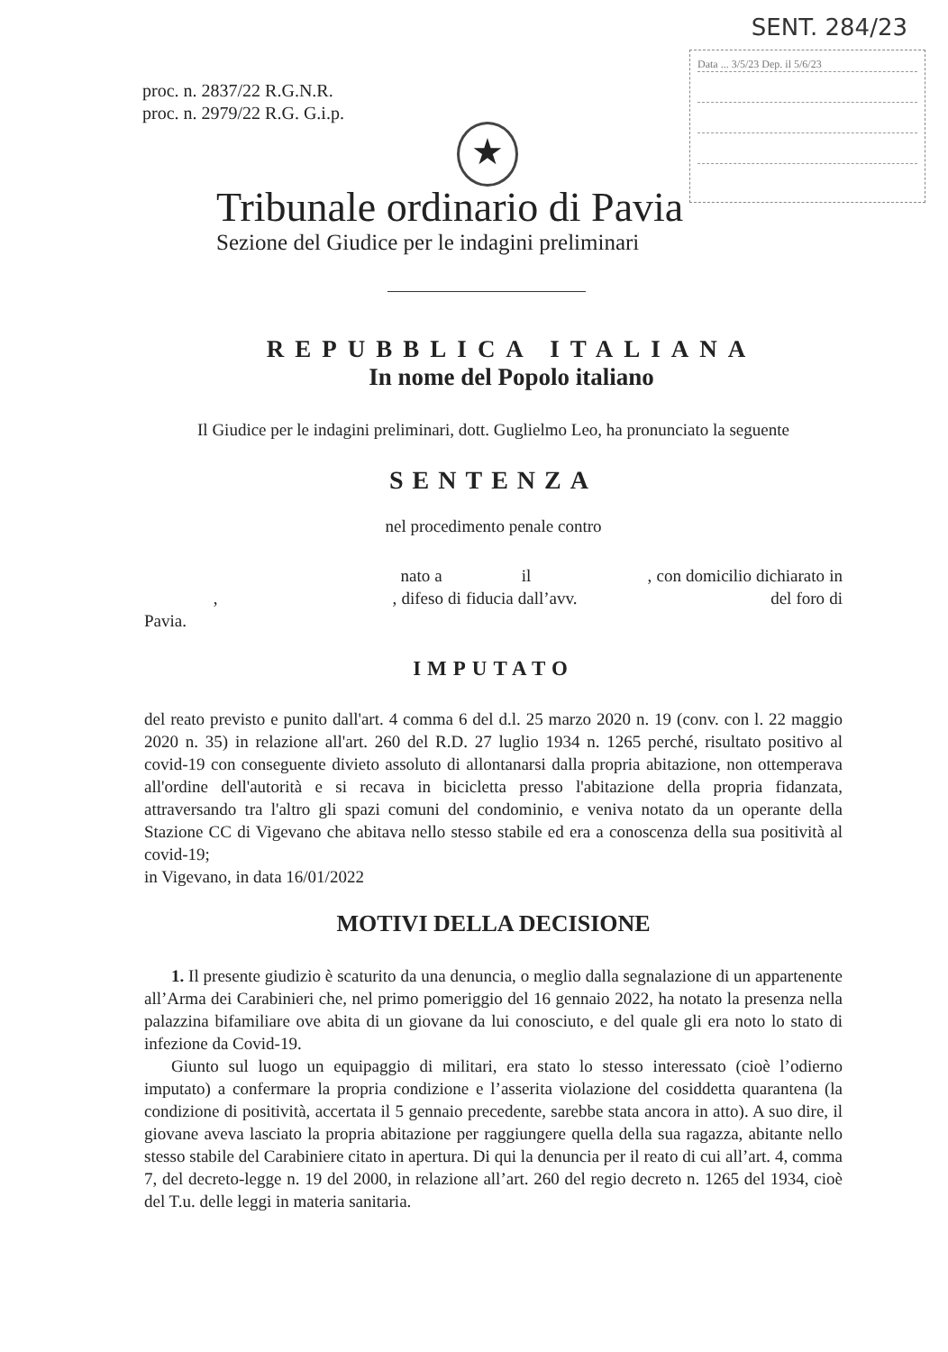SENT. 284/23
Data ... 3/5/23 Dep. il 5/6/23
proc. n. 2837/22 R.G.N.R.
proc. n. 2979/22 R.G. G.i.p.
★
Tribunale ordinario di Pavia
Sezione del Giudice per le indagini preliminari
REPUBBLICA ITALIANA
In nome del Popolo italiano
Il Giudice per le indagini preliminari, dott. Guglielmo Leo, ha pronunciato la seguente
SENTENZA
nel procedimento penale contro
nato a il , con domicilio dichiarato in , , difeso di fiducia dall’avv. del foro di Pavia.
IMPUTATO
del reato previsto e punito dall'art. 4 comma 6 del d.l. 25 marzo 2020 n. 19 (conv. con l. 22 maggio 2020 n. 35) in relazione all'art. 260 del R.D. 27 luglio 1934 n. 1265 perché, risultato positivo al covid-19 con conseguente divieto assoluto di allontanarsi dalla propria abitazione, non ottemperava all'ordine dell'autorità e si recava in bicicletta presso l'abitazione della propria fidanzata, attraversando tra l'altro gli spazi comuni del condominio, e veniva notato da un operante della Stazione CC di Vigevano che abitava nello stesso stabile ed era a conoscenza della sua positività al covid-19;
in Vigevano, in data 16/01/2022
MOTIVI DELLA DECISIONE
1. Il presente giudizio è scaturito da una denuncia, o meglio dalla segnalazione di un appartenente all’Arma dei Carabinieri che, nel primo pomeriggio del 16 gennaio 2022, ha notato la presenza nella palazzina bifamiliare ove abita di un giovane da lui conosciuto, e del quale gli era noto lo stato di infezione da Covid-19.
Giunto sul luogo un equipaggio di militari, era stato lo stesso interessato (cioè l’odierno imputato) a confermare la propria condizione e l’asserita violazione del cosiddetta quarantena (la condizione di positività, accertata il 5 gennaio precedente, sarebbe stata ancora in atto). A suo dire, il giovane aveva lasciato la propria abitazione per raggiungere quella della sua ragazza, abitante nello stesso stabile del Carabiniere citato in apertura. Di qui la denuncia per il reato di cui all’art. 4, comma 7, del decreto-legge n. 19 del 2000, in relazione all’art. 260 del regio decreto n. 1265 del 1934, cioè del T.u. delle leggi in materia sanitaria.